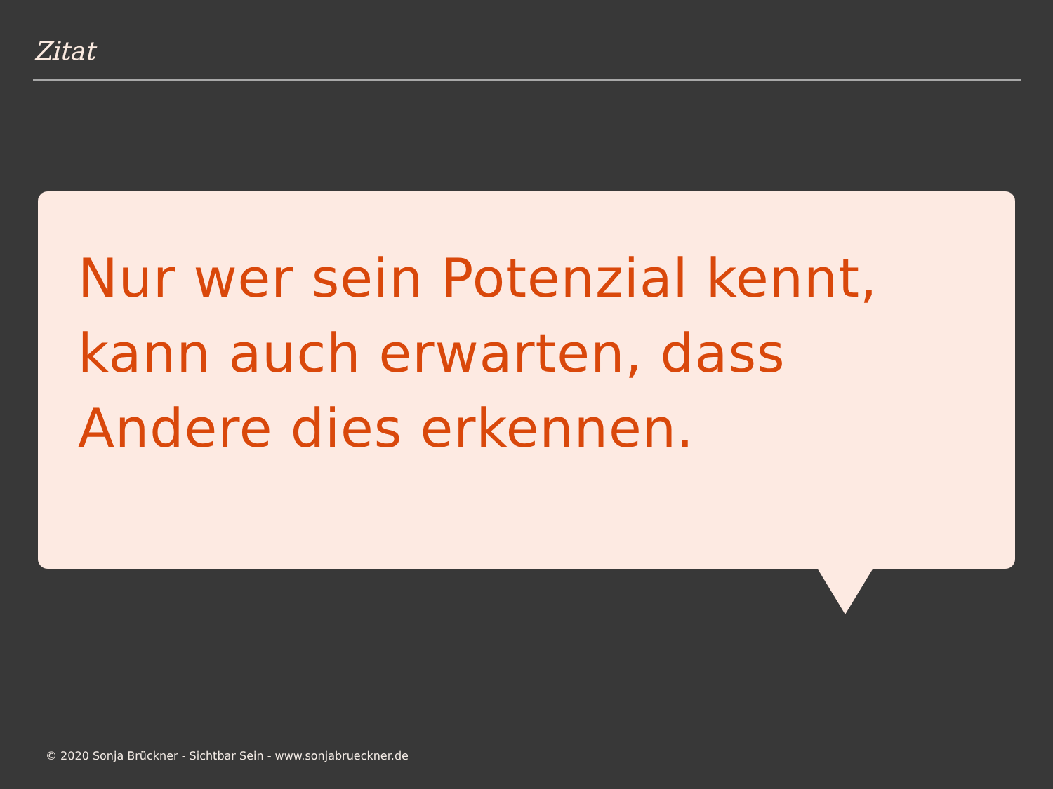Zitat
Nur wer sein Potenzial kennt,
kann auch erwarten, dass
Andere dies erkennen.
© 2020 Sonja Brückner - Sichtbar Sein - www.sonjabrueckner.de